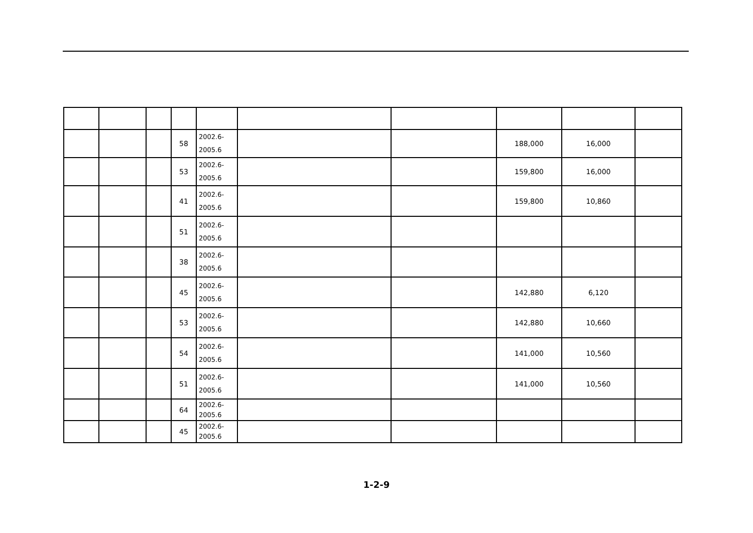| | | | 58 | 2002.6- 2005.6 | | | 188,000 | 16,000 | |
| | | | 53 | 2002.6- 2005.6 | | | 159,800 | 16,000 | |
| | | | 41 | 2002.6- 2005.6 | | | 159,800 | 10,860 | |
| | | | 51 | 2002.6- 2005.6 | | | | | |
| | | | 38 | 2002.6- 2005.6 | | | | | |
| | | | 45 | 2002.6- 2005.6 | | | 142,880 | 6,120 | |
| | | | 53 | 2002.6- 2005.6 | | | 142,880 | 10,660 | |
| | | | 54 | 2002.6- 2005.6 | | | 141,000 | 10,560 | |
| | | | 51 | 2002.6- 2005.6 | | | 141,000 | 10,560 | |
| | | | 64 | 2002.6- 2005.6 | | | | | |
| | | | 45 | 2002.6- 2005.6 | | | | | |
1-2-9